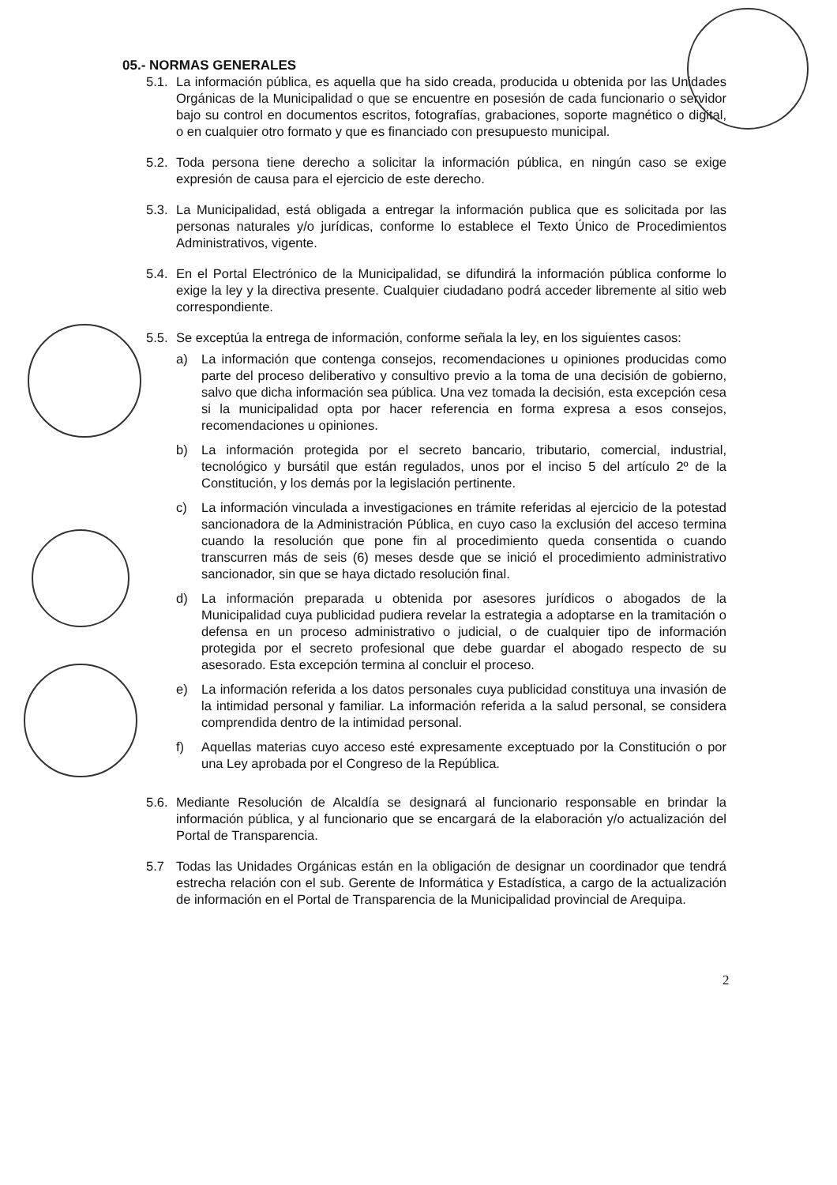05.- NORMAS GENERALES
5.1.
La información pública, es aquella que ha sido creada, producida u obtenida por las Unidades Orgánicas de la Municipalidad o que se encuentre en posesión de cada funcionario o servidor bajo su control en documentos escritos, fotografías, grabaciones, soporte magnético o digital, o en cualquier otro formato y que es financiado con presupuesto municipal.
5.2.
Toda persona tiene derecho a solicitar la información pública, en ningún caso se exige expresión de causa para el ejercicio de este derecho.
5.3.
La Municipalidad, está obligada a entregar la información publica que es solicitada por las personas naturales y/o jurídicas, conforme lo establece el Texto Único de Procedimientos Administrativos, vigente.
5.4.
En el Portal Electrónico de la Municipalidad, se difundirá la información pública conforme lo exige la ley y la directiva presente. Cualquier ciudadano podrá acceder libremente al sitio web correspondiente.
5.5.
Se exceptúa la entrega de información, conforme señala la ley, en los siguientes casos:
a) La información que contenga consejos, recomendaciones u opiniones producidas como parte del proceso deliberativo y consultivo previo a la toma de una decisión de gobierno, salvo que dicha información sea pública. Una vez tomada la decisión, esta excepción cesa si la municipalidad opta por hacer referencia en forma expresa a esos consejos, recomendaciones u opiniones.
b) La información protegida por el secreto bancario, tributario, comercial, industrial, tecnológico y bursátil que están regulados, unos por el inciso 5 del artículo 2º de la Constitución, y los demás por la legislación pertinente.
c) La información vinculada a investigaciones en trámite referidas al ejercicio de la potestad sancionadora de la Administración Pública, en cuyo caso la exclusión del acceso termina cuando la resolución que pone fin al procedimiento queda consentida o cuando transcurren más de seis (6) meses desde que se inició el procedimiento administrativo sancionador, sin que se haya dictado resolución final.
d) La información preparada u obtenida por asesores jurídicos o abogados de la Municipalidad cuya publicidad pudiera revelar la estrategia a adoptarse en la tramitación o defensa en un proceso administrativo o judicial, o de cualquier tipo de información protegida por el secreto profesional que debe guardar el abogado respecto de su asesorado. Esta excepción termina al concluir el proceso.
e) La información referida a los datos personales cuya publicidad constituya una invasión de la intimidad personal y familiar. La información referida a la salud personal, se considera comprendida dentro de la intimidad personal.
f) Aquellas materias cuyo acceso esté expresamente exceptuado por la Constitución o por una Ley aprobada por el Congreso de la República.
5.6.
Mediante Resolución de Alcaldía se designará al funcionario responsable en brindar la información pública, y al funcionario que se encargará de la elaboración y/o actualización del Portal de Transparencia.
5.7 Todas las Unidades Orgánicas están en la obligación de designar un coordinador que tendrá estrecha relación con el sub. Gerente de Informática y Estadística, a cargo de la actualización de información en el Portal de Transparencia de la Municipalidad provincial de Arequipa.
2